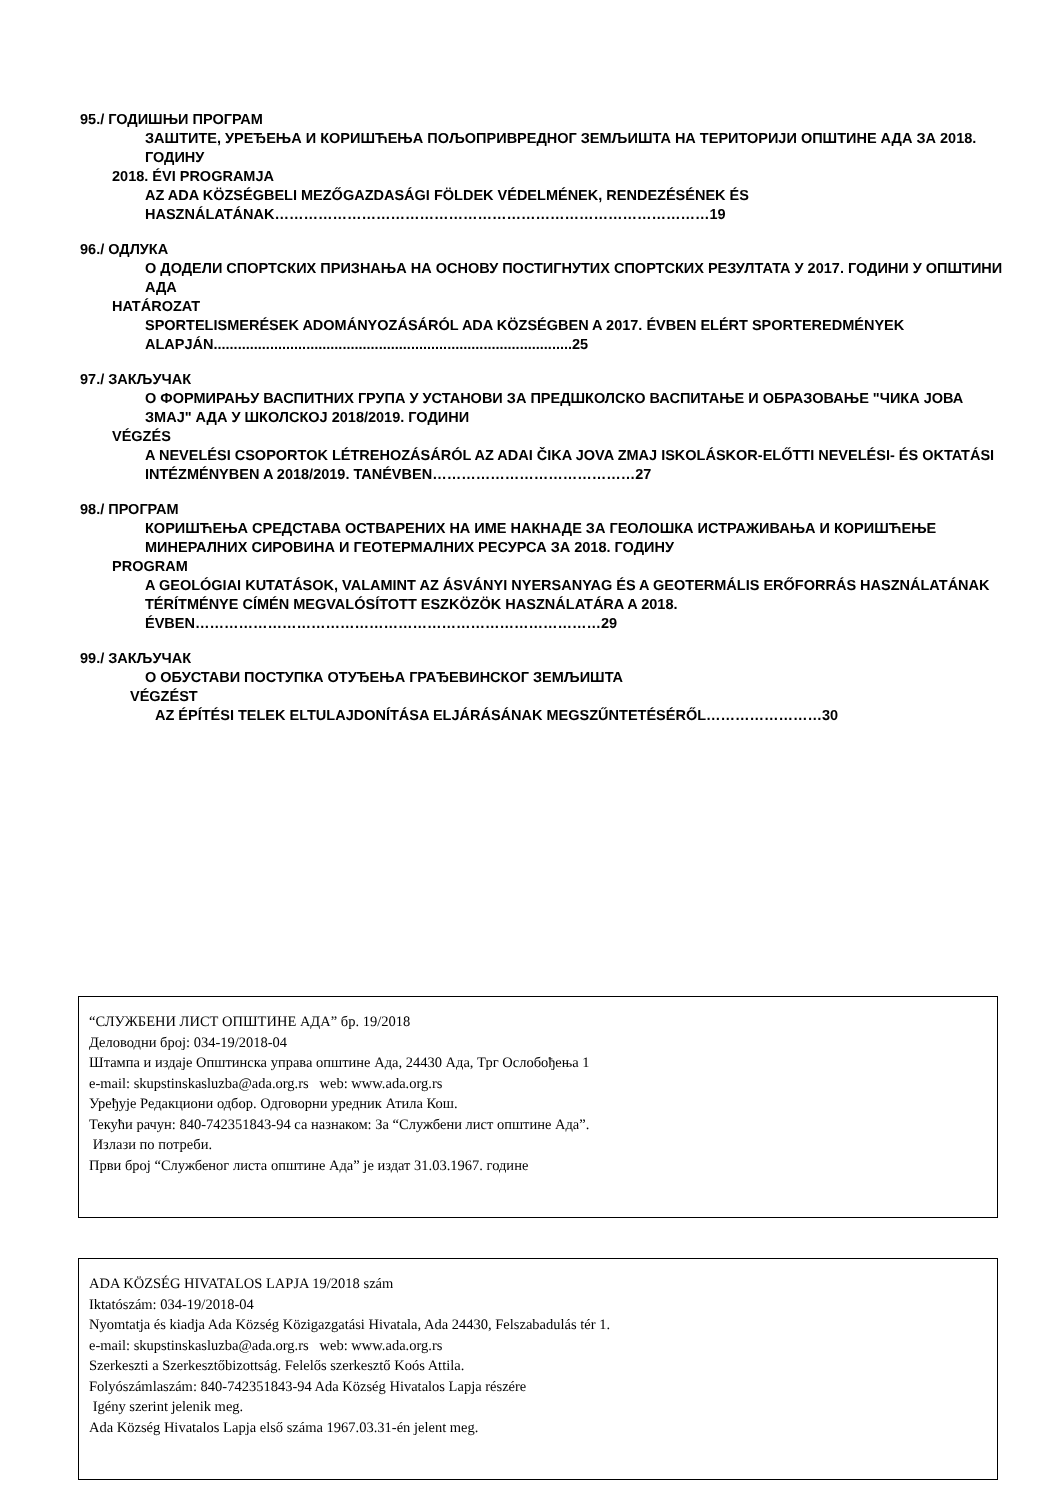95./ ГОДИШЊИ ПРОГРАМ
ЗАШТИТЕ, УРЕЂЕЊА И КОРИШЋЕЊА ПОЉОПРИВРЕДНОГ ЗЕМЉИШТА НА ТЕРИТОРИЈИ ОПШТИНЕ АДА ЗА 2018. ГОДИНУ
2018. ÉVI PROGRAMJA
AZ ADA KÖZSÉGBELI MEZŐGAZDASÁGI FÖLDEK VÉDELMÉNEK, RENDEZÉSÉNEK ÉS HASZNÁLATÁNAK………………………………………………………………………………19
96./ ОДЛУКА
О ДОДЕЛИ СПОРТСКИХ ПРИЗНАЊА НА ОСНОВУ ПОСТИГНУТИХ СПОРТСКИХ РЕЗУЛТАТА У 2017. ГОДИНИ У ОПШТИНИ АДА
HATÁROZAT
SPORTELISMERÉSEK ADOMÁNYOZÁSÁRÓL ADA KÖZSÉGBEN A 2017. ÉVBEN ELÉRT SPORTEREDMÉNYEK ALAPJÁN.........................................................................................25
97./ ЗАКЉУЧАК
О ФОРМИРАЊУ ВАСПИТНИХ ГРУПА У УСТАНОВИ ЗА ПРЕДШКОЛСКО ВАСПИТАЊЕ И ОБРАЗОВАЊЕ "ЧИКА ЈОВА ЗМАЈ" АДА У ШКОЛСКОЈ 2018/2019. ГОДИНИ
VÉGZÉS
A NEVELÉSI CSOPORTOK LÉTREHOZÁSÁRÓL AZ ADAI ČIKA JOVA ZMAJ ISKOLÁSKOR-ELŐTTI NEVELÉSI- ÉS OKTATÁSI INTÉZMÉNYBEN A 2018/2019. TANÉVBEN……………………………………27
98./ ПРОГРАМ
КОРИШЋЕЊА СРЕДСТАВА ОСТВАРЕНИХ НА ИМЕ НАКНАДЕ ЗА ГЕОЛОШКА ИСТРАЖИВАЊА И КОРИШЋЕЊЕ МИНЕРАЛНИХ СИРОВИНА И ГЕОТЕРМАЛНИХ РЕСУРСА ЗА 2018. ГОДИНУ
PROGRAM
A GEOLÓGIAI KUTATÁSOK, VALAMINT AZ ÁSVÁNYI NYERSANYAG ÉS A GEOTERMÁLIS ERŐFORRÁS HASZNÁLATÁNAK TÉRÍTMÉNYE CÍMÉN MEGVALÓSÍTOTT ESZKÖZÖK HASZNÁLATÁRA A 2018. ÉVBEN…………………………………………………………………………29
99./ ЗАКЉУЧАК
О ОБУСТАВИ ПОСТУПКА ОТУЂЕЊА ГРАЂЕВИНСКОГ ЗЕМЉИШТА
VÉGZÉST
AZ ÉPÍTÉSI TELEK ELTULAJDONÍTÁSA ELJÁRÁSÁNAK MEGSZŰNTETÉSÉRŐL……………………30
“СЛУЖБЕНИ ЛИСТ ОПШТИНЕ АДА” бр. 19/2018
Деловодни број: 034-19/2018-04
Штампа и издаје Општинска управа општине Ада, 24430 Ада, Трг Ослобођења 1
e-mail: skupstinskasluzba@ada.org.rs web: www.ada.org.rs
Уређује Редакциони одбор. Одговорни уредник Атила Кош.
Текући рачун: 840-742351843-94 са назнаком: За “Службени лист општине Ада”.
Излази по потреби.
Први број “Службеног листа општине Ада” је издат 31.03.1967. године
ADA KÖZSÉG HIVATALOS LAPJA 19/2018 szám
Iktatószám: 034-19/2018-04
Nyomtatja és kiadja Ada Község Közigazgatási Hivatala, Ada 24430, Felszabadulás tér 1.
e-mail: skupstinskasluzba@ada.org.rs web: www.ada.org.rs
Szerkeszti a Szerkesztőbizottság. Felelős szerkesztő Koós Attila.
Folyószámlaszám: 840-742351843-94 Ada Község Hivatalos Lapja részére
Igény szerint jelenik meg.
Ada Község Hivatalos Lapja első száma 1967.03.31-én jelent meg.